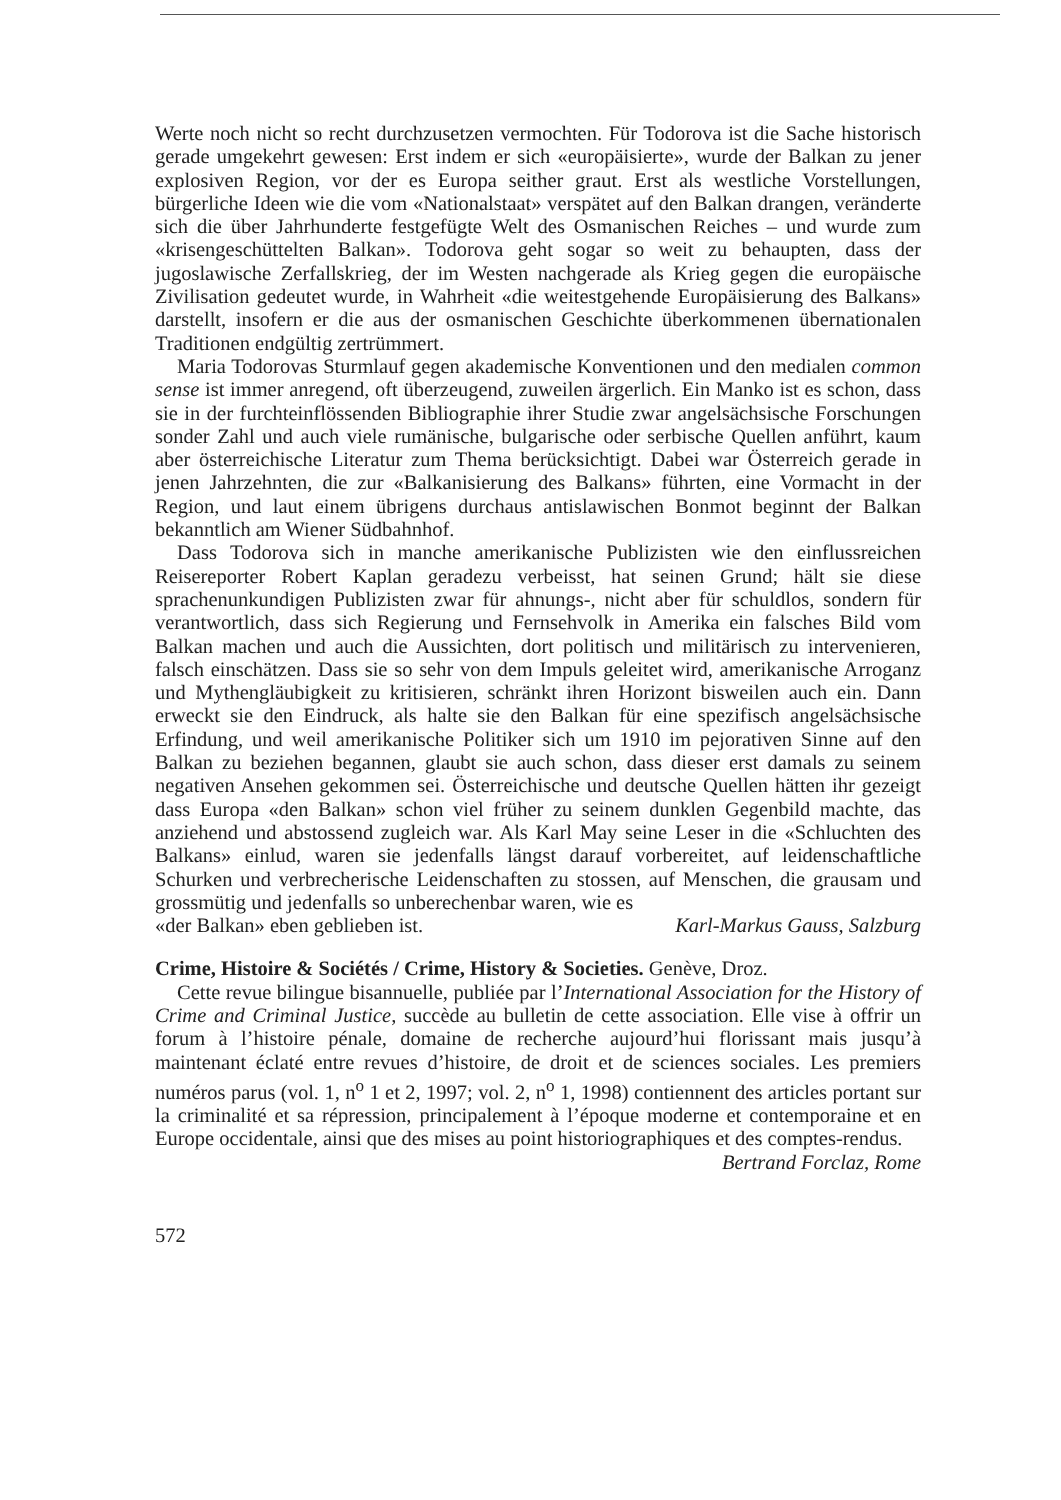Werte noch nicht so recht durchzusetzen vermochten. Für Todorova ist die Sache historisch gerade umgekehrt gewesen: Erst indem er sich «europäisierte», wurde der Balkan zu jener explosiven Region, vor der es Europa seither graut. Erst als westliche Vorstellungen, bürgerliche Ideen wie die vom «Nationalstaat» verspätet auf den Balkan drangen, veränderte sich die über Jahrhunderte festgefügte Welt des Osmanischen Reiches – und wurde zum «krisengeschüttelten Balkan». Todorova geht sogar so weit zu behaupten, dass der jugoslawische Zerfallskrieg, der im Westen nachgerade als Krieg gegen die europäische Zivilisation gedeutet wurde, in Wahrheit «die weitestgehende Europäisierung des Balkans» darstellt, insofern er die aus der osmanischen Geschichte überkommenen übernationalen Traditionen endgültig zertrümmert.
Maria Todorovas Sturmlauf gegen akademische Konventionen und den medialen common sense ist immer anregend, oft überzeugend, zuweilen ärgerlich. Ein Manko ist es schon, dass sie in der furchteinflössenden Bibliographie ihrer Studie zwar angelsächsische Forschungen sonder Zahl und auch viele rumänische, bulgarische oder serbische Quellen anführt, kaum aber österreichische Literatur zum Thema berücksichtigt. Dabei war Österreich gerade in jenen Jahrzehnten, die zur «Balkanisierung des Balkans» führten, eine Vormacht in der Region, und laut einem übrigens durchaus antislawischen Bonmot beginnt der Balkan bekanntlich am Wiener Südbahnhof.
Dass Todorova sich in manche amerikanische Publizisten wie den einflussreichen Reisereporter Robert Kaplan geradezu verbeisst, hat seinen Grund; hält sie diese sprachenunkundigen Publizisten zwar für ahnungs-, nicht aber für schuldlos, sondern für verantwortlich, dass sich Regierung und Fernsehvolk in Amerika ein falsches Bild vom Balkan machen und auch die Aussichten, dort politisch und militärisch zu intervenieren, falsch einschätzen. Dass sie so sehr von dem Impuls geleitet wird, amerikanische Arroganz und Mythengläubigkeit zu kritisieren, schränkt ihren Horizont bisweilen auch ein. Dann erweckt sie den Eindruck, als halte sie den Balkan für eine spezifisch angelsächsische Erfindung, und weil amerikanische Politiker sich um 1910 im pejorativen Sinne auf den Balkan zu beziehen begannen, glaubt sie auch schon, dass dieser erst damals zu seinem negativen Ansehen gekommen sei. Österreichische und deutsche Quellen hätten ihr gezeigt dass Europa «den Balkan» schon viel früher zu seinem dunklen Gegenbild machte, das anziehend und abstossend zugleich war. Als Karl May seine Leser in die «Schluchten des Balkans» einlud, waren sie jedenfalls längst darauf vorbereitet, auf leidenschaftliche Schurken und verbrecherische Leidenschaften zu stossen, auf Menschen, die grausam und grossmütig und jedenfalls so unberechenbar waren, wie es
«der Balkan» eben geblieben ist. Karl-Markus Gauss, Salzburg
Crime, Histoire & Sociétés / Crime, History & Societies. Genève, Droz.
Cette revue bilingue bisannuelle, publiée par l’International Association for the History of Crime and Criminal Justice, succède au bulletin de cette association. Elle vise à offrir un forum à l’histoire pénale, domaine de recherche aujourd’hui florissant mais jusqu’à maintenant éclaté entre revues d’histoire, de droit et de sciences sociales. Les premiers numéros parus (vol. 1, n<sup>o</sup> 1 et 2, 1997; vol. 2, n<sup>o</sup> 1, 1998) contiennent des articles portant sur la criminalité et sa répression, principalement à l’époque moderne et contemporaine et en Europe occidentale, ainsi que des mises au point historiographiques et des comptes-rendus.
Bertrand Forclaz, Rome
572